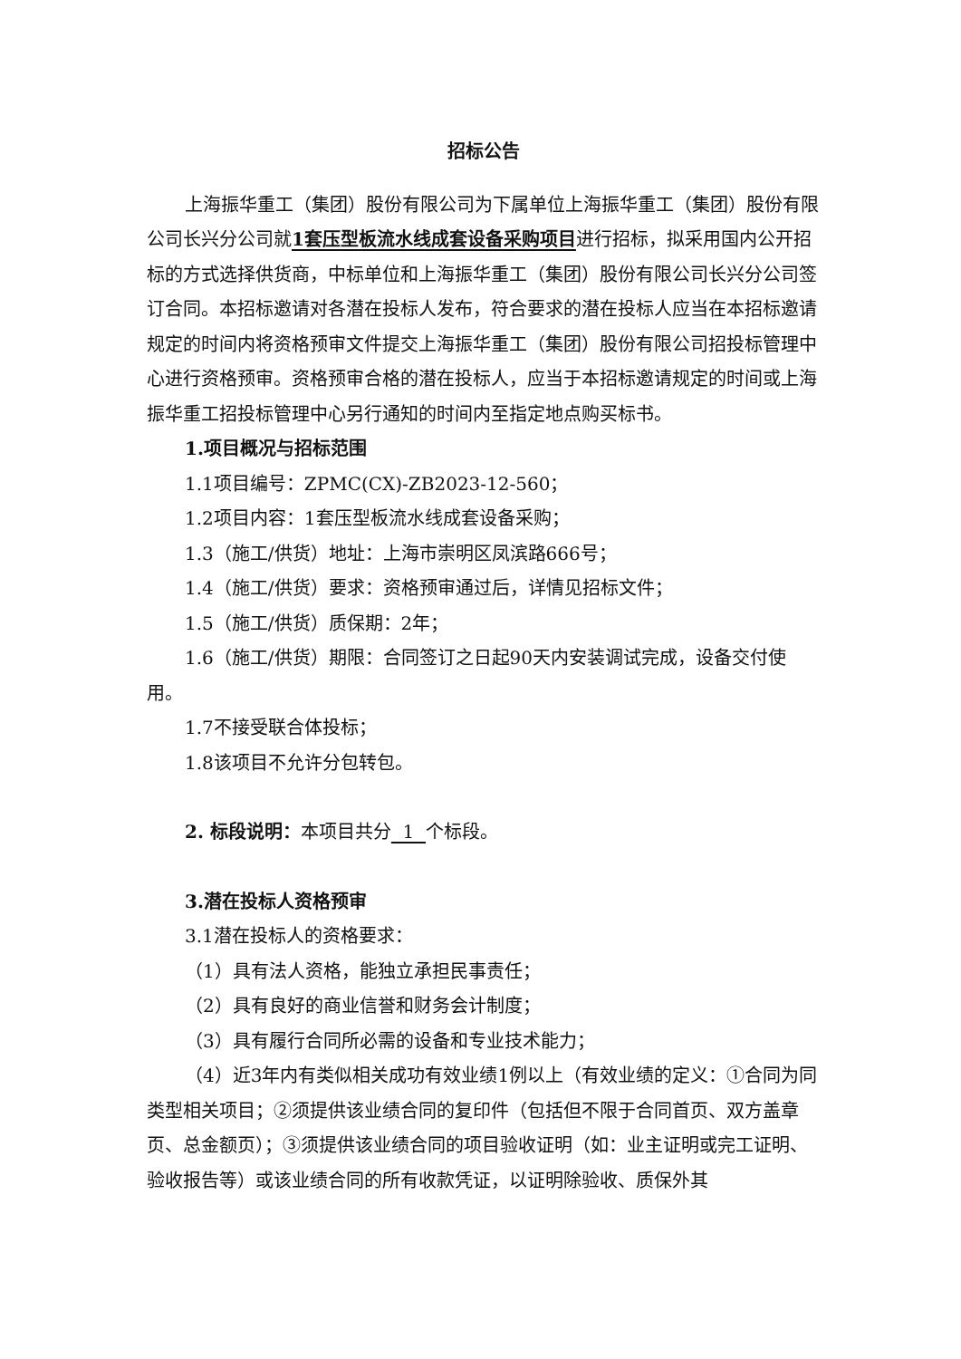招标公告
上海振华重工（集团）股份有限公司为下属单位上海振华重工（集团）股份有限公司长兴分公司就1套压型板流水线成套设备采购项目进行招标，拟采用国内公开招标的方式选择供货商，中标单位和上海振华重工（集团）股份有限公司长兴分公司签订合同。本招标邀请对各潜在投标人发布，符合要求的潜在投标人应当在本招标邀请规定的时间内将资格预审文件提交上海振华重工（集团）股份有限公司招投标管理中心进行资格预审。资格预审合格的潜在投标人，应当于本招标邀请规定的时间或上海振华重工招投标管理中心另行通知的时间内至指定地点购买标书。
1.项目概况与招标范围
1.1项目编号：ZPMC(CX)-ZB2023-12-560；
1.2项目内容：1套压型板流水线成套设备采购；
1.3（施工/供货）地址：上海市崇明区凤滨路666号；
1.4（施工/供货）要求：资格预审通过后，详情见招标文件；
1.5（施工/供货）质保期：2年；
1.6（施工/供货）期限：合同签订之日起90天内安装调试完成，设备交付使用。
1.7不接受联合体投标；
1.8该项目不允许分包转包。
2. 标段说明：本项目共分 1 个标段。
3.潜在投标人资格预审
3.1潜在投标人的资格要求：
（1）具有法人资格，能独立承担民事责任；
（2）具有良好的商业信誉和财务会计制度；
（3）具有履行合同所必需的设备和专业技术能力；
（4）近3年内有类似相关成功有效业绩1例以上（有效业绩的定义：①合同为同类型相关项目；②须提供该业绩合同的复印件（包括但不限于合同首页、双方盖章页、总金额页）；③须提供该业绩合同的项目验收证明（如：业主证明或完工证明、验收报告等）或该业绩合同的所有收款凭证，以证明除验收、质保外其